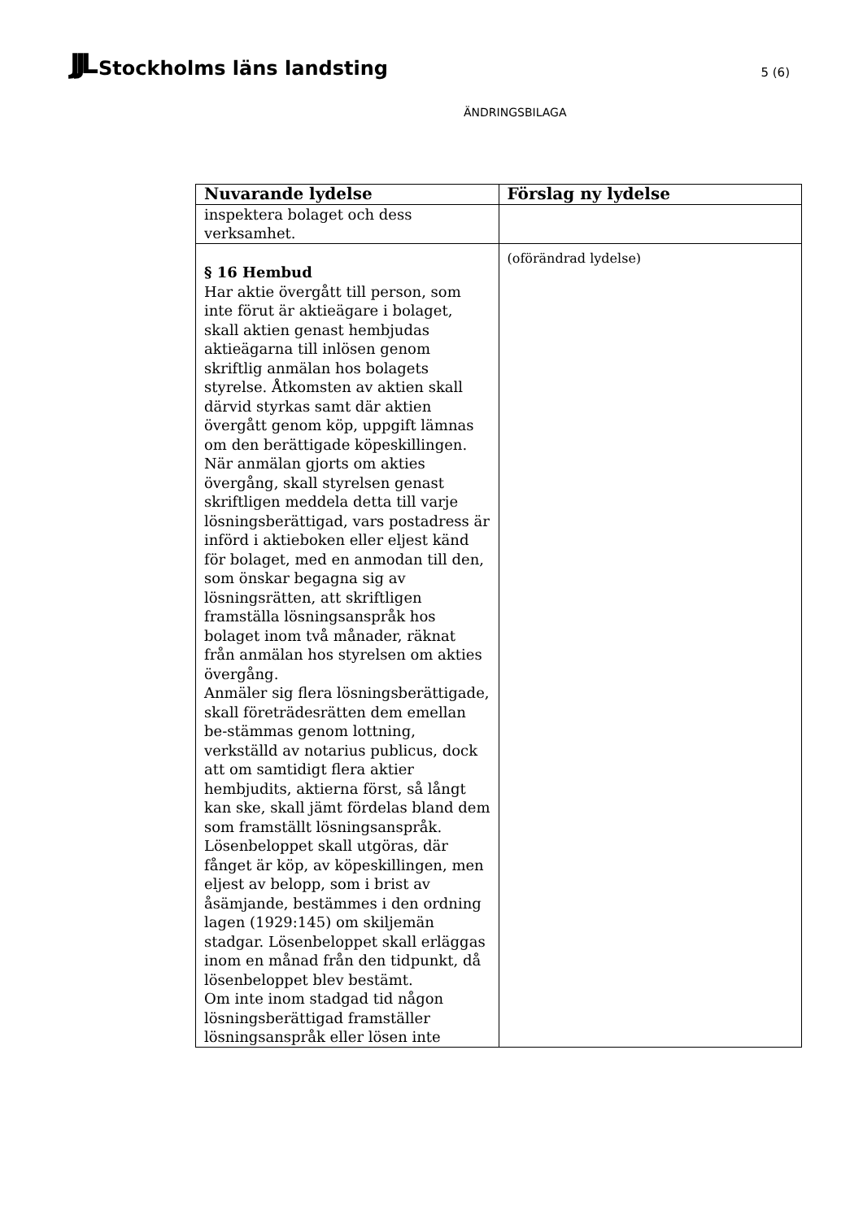JJL Stockholms läns landsting
5 (6)
ÄNDRINGSBILAGA
| Nuvarande lydelse | Förslag ny lydelse |
| --- | --- |
| inspektera bolaget och dess verksamhet. | |
| § 16 Hembud Har aktie övergått till person, som inte förut är aktieägare i bolaget, skall aktien genast hembjudas aktieägarna till inlösen genom skriftlig anmälan hos bolagets styrelse. Åtkomsten av aktien skall därvid styrkas samt där aktien övergått genom köp, uppgift lämnas om den berättigade köpeskillingen. När anmälan gjorts om akties övergång, skall styrelsen genast skriftligen meddela detta till varje lösningsberättigad, vars postadress är införd i aktieboken eller eljest känd för bolaget, med en anmodan till den, som önskar begagna sig av lösningsrätten, att skriftligen framställa lösningsanspråk hos bolaget inom två månader, räknat från anmälan hos styrelsen om akties övergång. Anmäler sig flera lösningsberättigade, skall företrädesrätten dem emellan be-stämmas genom lottning, verkställd av notarius publicus, dock att om samtidigt flera aktier hembjudits, aktierna först, så långt kan ske, skall jämt fördelas bland dem som framställt lösningsanspråk. Lösenbeloppet skall utgöras, där fånget är köp, av köpeskillingen, men eljest av belopp, som i brist av åsämjande, bestämmes i den ordning lagen (1929:145) om skiljemän stadgar. Lösenbeloppet skall erläggas inom en månad från den tidpunkt, då lösenbeloppet blev bestämt. Om inte inom stadgad tid någon lösningsberättigad framställer lösningsanspråk eller lösen inte | (oförändrad lydelse) |